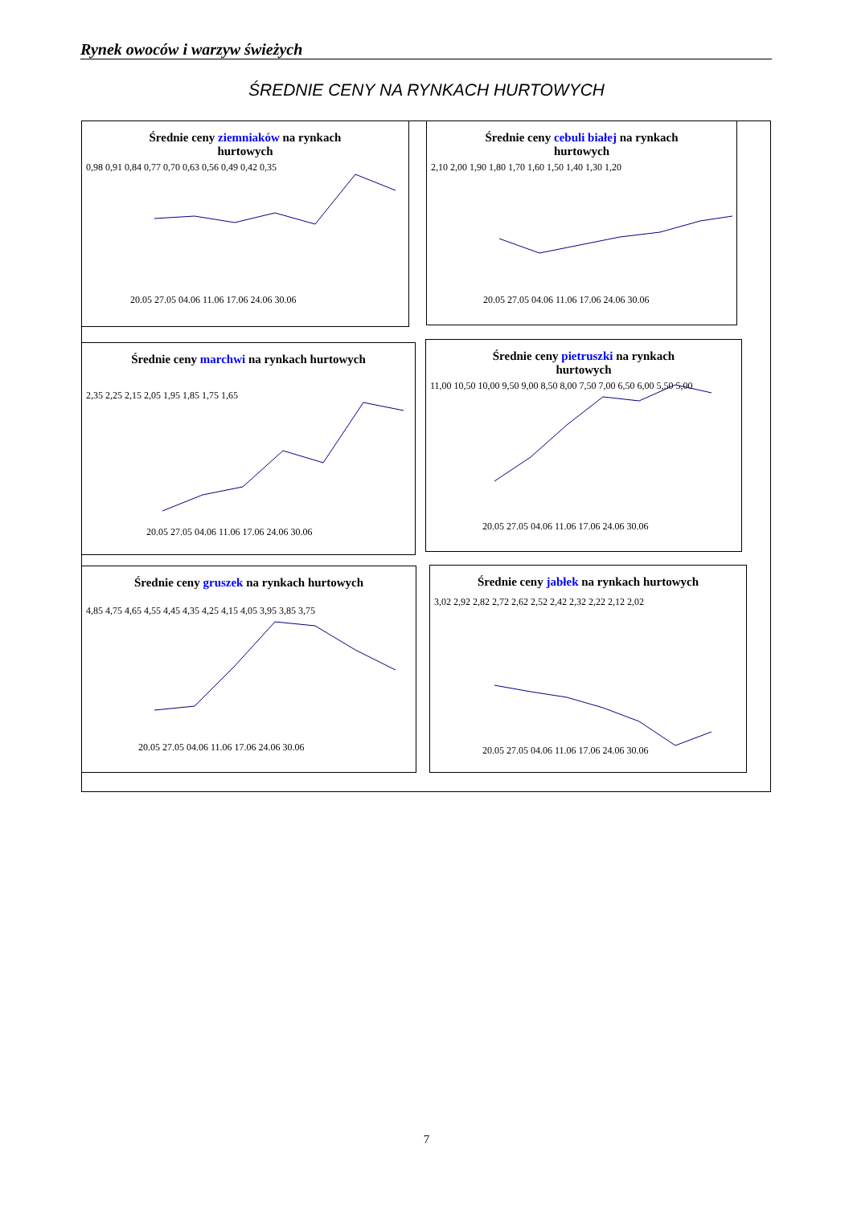Rynek owoców i warzyw świeżych
ŚREDNIE CENY NA RYNKACH HURTOWYCH
Średnie ceny ziemniaków na rynkach
hurtowych
0,98 0,91 0,84 0,77 0,70 0,63 0,56 0,49 0,42 0,35
20.05 27.05 04.06 11.06 17.06 24.06 30.06
Średnie ceny cebuli białej na rynkach
hurtowych
2,10 2,00 1,90 1,80 1,70 1,60 1,50 1,40 1,30 1,20
20.05 27.05 04.06 11.06 17.06 24.06 30.06
Średnie ceny marchwi na rynkach hurtowych
2,35 2,25 2,15 2,05 1,95 1,85 1,75 1,65
20.05 27.05 04.06 11.06 17.06 24.06 30.06
Średnie ceny pietruszki na rynkach
hurtowych
11,00 10,50 10,00 9,50 9,00 8,50 8,00 7,50 7,00 6,50 6,00 5,50 5,00
20.05 27.05 04.06 11.06 17.06 24.06 30.06
Średnie ceny gruszek na rynkach hurtowych
4,85 4,75 4,65 4,55 4,45 4,35 4,25 4,15 4,05 3,95 3,85 3,75
20.05 27.05 04.06 11.06 17.06 24.06 30.06
Średnie ceny jabłek na rynkach hurtowych
3,02 2,92 2,82 2,72 2,62 2,52 2,42 2,32 2,22 2,12 2,02
20.05 27.05 04.06 11.06 17.06 24.06 30.06
7